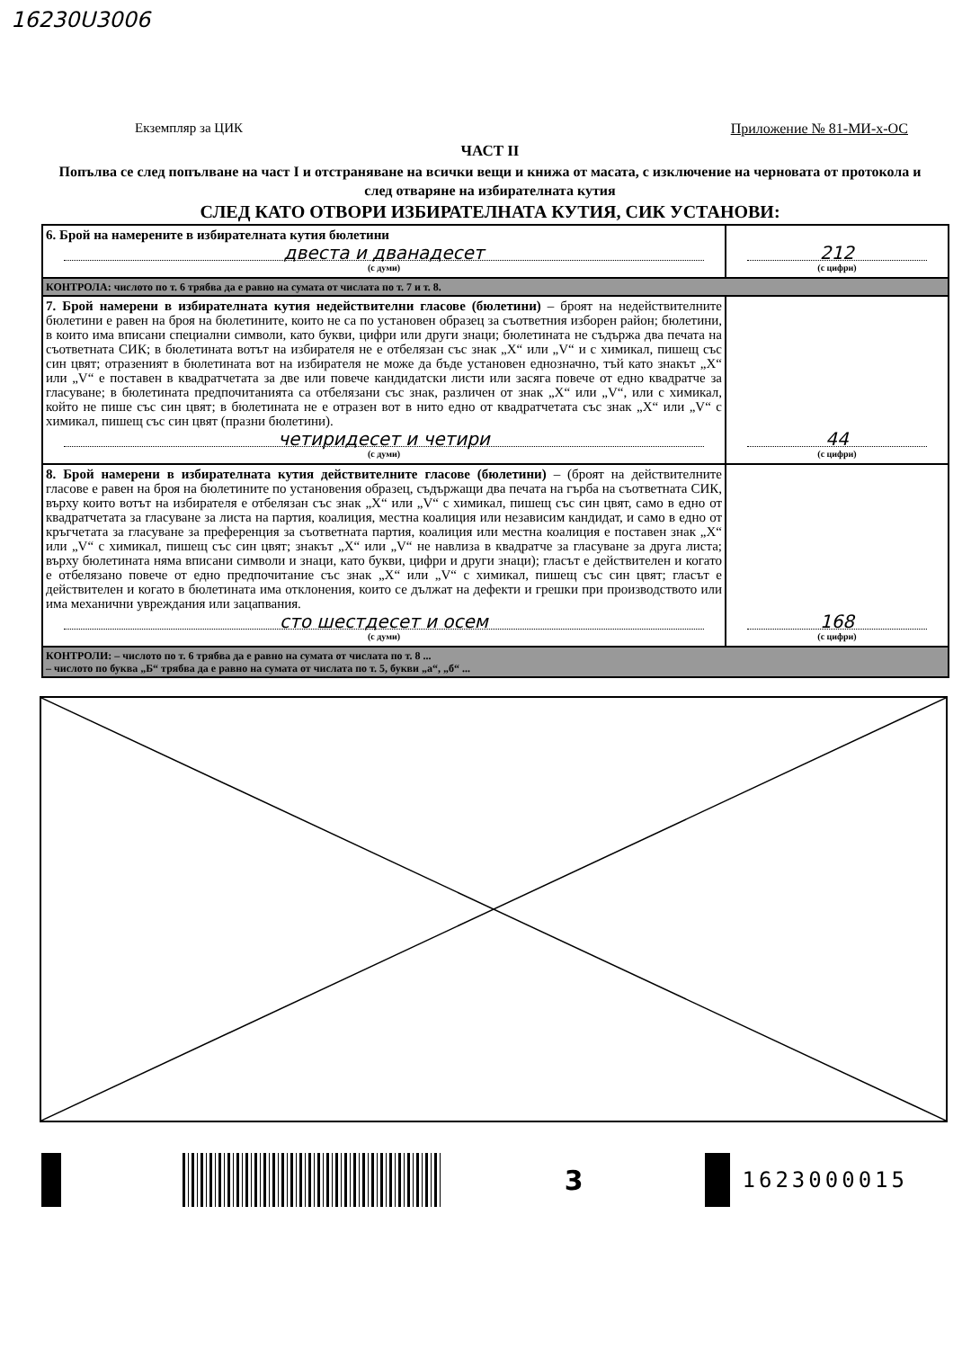16230U3006
Екземпляр за ЦИК Приложение № 81-МИ-х-ОС
ЧАСТ II
Попълва се след попълване на част I и отстраняване на всички вещи и книжа от масата, с изключение на черновата от протокола и след отваряне на избирателната кутия
СЛЕД КАТО ОТВОРИ ИЗБИРАТЕЛНАТА КУТИЯ, СИК УСТАНОВИ:
| 6. Брой на намерените в избирателната кутия бюлетини двеста и дванадесет (с думи) | 212 (с цифри) |
| КОНТРОЛА: числото по т. 6 трябва да е равно на сумата от числата по т. 7 и т. 8. | |
| 7. Брой намерени в избирателната кутия недействителни гласове (бюлетини) – броят на недействителните бюлетини е равен на броя на бюлетините, които не са по установен образец за съответния изборен район; бюлетини, в които има вписани специални символи, като букви, цифри или други знаци; бюлетината не съдържа два печата на съответната СИК; в бюлетината вотът на избирателя не е отбелязан със знак „X“ или „V“ и с химикал, пишещ със син цвят; отразеният в бюлетината вот на избирателя не може да бъде установен еднозначно, тъй като знакът „X“ или „V“ е поставен в квадратчетата за две или повече кандидатски листи или засяга повече от едно квадратче за гласуване; в бюлетината предпочитанията са отбелязани със знак, различен от знак „X“ или „V“, или с химикал, който не пише със син цвят; в бюлетината не е отразен вот в нито едно от квадратчетата със знак „X“ или „V“ с химикал, пишещ със син цвят (празни бюлетини). четиридесет и четири (с думи) | 44 (с цифри) |
| 8. Брой намерени в избирателната кутия действителните гласове (бюлетини) – (броят на действителните гласове е равен на броя на бюлетините по установения образец, съдържащи два печата на гърба на съответната СИК, върху които вотът на избирателя е отбелязан със знак „X“ или „V“ с химикал, пишещ със син цвят, само в едно от квадратчетата за гласуване за листа на партия, коалиция, местна коалиция или независим кандидат, и само в едно от кръгчетата за гласуване за преференция за съответната партия, коалиция или местна коалиция е поставен знак „X“ или „V“ с химикал, пишещ със син цвят; знакът „X“ или „V“ не навлиза в квадратче за гласуване за друга листа; върху бюлетината няма вписани символи и знаци, като букви, цифри и други знаци); гласът е действителен и когато е отбелязано повече от едно предпочитание със знак „X“ или „V“ с химикал, пишещ със син цвят; гласът е действителен и когато в бюлетината има отклонения, които се дължат на дефекти и грешки при производството или има механични увреждания или зацапвания. сто шестдесет и осем (с думи) | 168 (с цифри) |
| КОНТРОЛИ: – числото по т. 6 трябва да е равно на сумата от числата по т. 8 ... – числото по буква „Б“ трябва да е равно на сумата от числата по т. 5, букви „а“, „б“ ... | |
3
1623000015